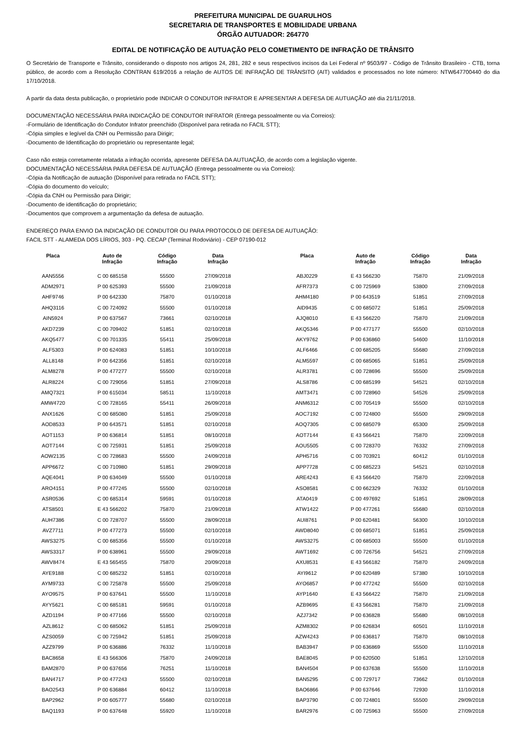PREFEITURA MUNICIPAL DE GUARULHOS
SECRETARIA DE TRANSPORTES E MOBILIDADE URBANA
ÓRGÃO AUTUADOR: 264770
EDITAL DE NOTIFICAÇÃO DE AUTUAÇÃO PELO COMETIMENTO DE INFRAÇÃO DE TRÂNSITO
O Secretário de Transporte e Trânsito, considerando o disposto nos artigos 24, 281, 282 e seus respectivos incisos da Lei Federal nº 9503/97 - Código de Trânsito Brasileiro - CTB, torna público, de acordo com a Resolução CONTRAN 619/2016 a relação de AUTOS DE INFRAÇÃO DE TRÂNSITO (AIT) validados e processados no lote número: NTW647700440 do dia 17/10/2018.
A partir da data desta publicação, o proprietário pode INDICAR O CONDUTOR INFRATOR E APRESENTAR A DEFESA DE AUTUAÇÃO até dia 21/11/2018.
DOCUMENTAÇÃO NECESSÁRIA PARA INDICAÇÃO DE CONDUTOR INFRATOR (Entrega pessoalmente ou via Correios):
-Formulário de Identificação do Condutor Infrator preenchido (Disponível para retirada no FACIL STT);
-Cópia simples e legível da CNH ou Permissão para Dirigir;
-Documento de Identificação do proprietário ou representante legal;
Caso não esteja corretamente relatada a infração ocorrida, apresente DEFESA DA AUTUAÇÃO, de acordo com a legislação vigente.
DOCUMENTAÇÃO NECESSÁRIA PARA DEFESA DE AUTUAÇÃO (Entrega pessoalmente ou via Correios):
-Cópia da Notificação de autuação (Disponível para retirada no FACIL STT);
-Cópia do documento do veículo;
-Cópia da CNH ou Permissão para Dirigir;
-Documento de identificação do proprietário;
-Documentos que comprovem a argumentação da defesa de autuação.
ENDEREÇO PARA ENVIO DA INDICAÇÃO DE CONDUTOR OU PARA PROTOCOLO DE DEFESA DE AUTUAÇÃO:
FACIL STT - ALAMEDA DOS LÍRIOS, 303 - PQ. CECAP (Terminal Rodoviário) - CEP 07190-012
| Placa | Auto de Infração | Código Infração | Data Infração | | Placa | Auto de Infração | Código Infração | Data Infração |
| --- | --- | --- | --- | --- | --- | --- | --- | --- |
| AAN5556 | C 00 685158 | 55500 | 27/09/2018 | | ABJ0229 | E 43 566230 | 75870 | 21/09/2018 |
| ADM2971 | P 00 625393 | 55500 | 21/09/2018 | | AFR7373 | C 00 725969 | 53800 | 27/09/2018 |
| AHF9746 | P 00 642330 | 75870 | 01/10/2018 | | AHM4180 | P 00 643519 | 51851 | 27/09/2018 |
| AHQ3116 | C 00 724092 | 55500 | 01/10/2018 | | AID9435 | C 00 685072 | 51851 | 25/09/2018 |
| AIN5924 | P 00 637567 | 73661 | 02/10/2018 | | AJQ8010 | E 43 566220 | 75870 | 21/09/2018 |
| AKD7239 | C 00 709402 | 51851 | 02/10/2018 | | AKQ5346 | P 00 477177 | 55500 | 02/10/2018 |
| AKQ5477 | C 00 701335 | 55411 | 25/09/2018 | | AKY9762 | P 00 636860 | 54600 | 11/10/2018 |
| ALF5303 | P 00 624083 | 51851 | 10/10/2018 | | ALF6466 | C 00 685205 | 55680 | 27/09/2018 |
| ALL8148 | P 00 642356 | 51851 | 02/10/2018 | | ALM5597 | C 00 685065 | 51851 | 25/09/2018 |
| ALM8278 | P 00 477277 | 55500 | 02/10/2018 | | ALR3781 | C 00 728696 | 55500 | 25/09/2018 |
| ALR8224 | C 00 729056 | 51851 | 27/09/2018 | | ALS8786 | C 00 685199 | 54521 | 02/10/2018 |
| AMQ7321 | P 00 615034 | 58511 | 11/10/2018 | | AMT3471 | C 00 728960 | 54526 | 25/09/2018 |
| AMW4720 | C 00 728165 | 55411 | 26/09/2018 | | ANM6312 | C 00 705419 | 55500 | 02/10/2018 |
| ANX1626 | C 00 685080 | 51851 | 25/09/2018 | | AOC7192 | C 00 724800 | 55500 | 29/09/2018 |
| AOD8533 | P 00 643571 | 51851 | 02/10/2018 | | AOQ7305 | C 00 685079 | 65300 | 25/09/2018 |
| AOT1153 | P 00 636814 | 51851 | 08/10/2018 | | AOT7144 | E 43 566421 | 75870 | 22/09/2018 |
| AOT7144 | C 00 725931 | 51851 | 25/09/2018 | | AOU5505 | C 00 728370 | 76332 | 27/09/2018 |
| AOW2135 | C 00 728683 | 55500 | 24/09/2018 | | APH5716 | C 00 703921 | 60412 | 01/10/2018 |
| APP6672 | C 00 710980 | 51851 | 29/09/2018 | | APP7728 | C 00 685223 | 54521 | 02/10/2018 |
| AQE4041 | P 00 634049 | 55500 | 01/10/2018 | | ARE4243 | E 43 566420 | 75870 | 22/09/2018 |
| ARO4151 | P 00 477245 | 55500 | 02/10/2018 | | ASO8581 | C 00 662329 | 76332 | 01/10/2018 |
| ASR0536 | C 00 685314 | 59591 | 01/10/2018 | | ATA0419 | C 00 497692 | 51851 | 28/09/2018 |
| ATS8501 | E 43 566202 | 75870 | 21/09/2018 | | ATW1422 | P 00 477261 | 55680 | 02/10/2018 |
| AUH7386 | C 00 728707 | 55500 | 28/09/2018 | | AUI8761 | P 00 620481 | 56300 | 10/10/2018 |
| AVZ7711 | P 00 477273 | 55500 | 02/10/2018 | | AWD8040 | C 00 685071 | 51851 | 25/09/2018 |
| AWS3275 | C 00 685356 | 55500 | 01/10/2018 | | AWS3275 | C 00 685003 | 55500 | 01/10/2018 |
| AWS3317 | P 00 638961 | 55500 | 29/09/2018 | | AWT1692 | C 00 726756 | 54521 | 27/09/2018 |
| AWV8474 | E 43 565455 | 75870 | 20/09/2018 | | AXU8531 | E 43 566182 | 75870 | 24/09/2018 |
| AYE9188 | C 00 685232 | 51851 | 02/10/2018 | | AYI9612 | P 00 620489 | 57380 | 10/10/2018 |
| AYM9733 | C 00 725878 | 55500 | 25/09/2018 | | AYO6857 | P 00 477242 | 55500 | 02/10/2018 |
| AYO9575 | P 00 637641 | 55500 | 11/10/2018 | | AYP1640 | E 43 566422 | 75870 | 21/09/2018 |
| AYY5621 | C 00 685181 | 59591 | 01/10/2018 | | AZB9695 | E 43 566281 | 75870 | 21/09/2018 |
| AZD1194 | P 00 477166 | 55500 | 02/10/2018 | | AZJ7342 | P 00 636828 | 55680 | 08/10/2018 |
| AZL8612 | C 00 685062 | 51851 | 25/09/2018 | | AZM8302 | P 00 626834 | 60501 | 11/10/2018 |
| AZS0059 | C 00 725942 | 51851 | 25/09/2018 | | AZW4243 | P 00 636817 | 75870 | 08/10/2018 |
| AZZ9799 | P 00 636886 | 76332 | 11/10/2018 | | BAB3947 | P 00 636869 | 55500 | 11/10/2018 |
| BAC8658 | E 43 566306 | 75870 | 24/09/2018 | | BAE8045 | P 00 620500 | 51851 | 12/10/2018 |
| BAM2870 | P 00 637656 | 76251 | 11/10/2018 | | BAN4504 | P 00 637638 | 55500 | 11/10/2018 |
| BAN4717 | P 00 477243 | 55500 | 02/10/2018 | | BAN5295 | C 00 729717 | 73662 | 01/10/2018 |
| BAO2543 | P 00 636884 | 60412 | 11/10/2018 | | BAO6866 | P 00 637646 | 72930 | 11/10/2018 |
| BAP2962 | P 00 605777 | 55680 | 02/10/2018 | | BAP3790 | C 00 724801 | 55500 | 29/09/2018 |
| BAQ1193 | P 00 637648 | 55920 | 11/10/2018 | | BAR2976 | C 00 725963 | 55500 | 27/09/2018 |